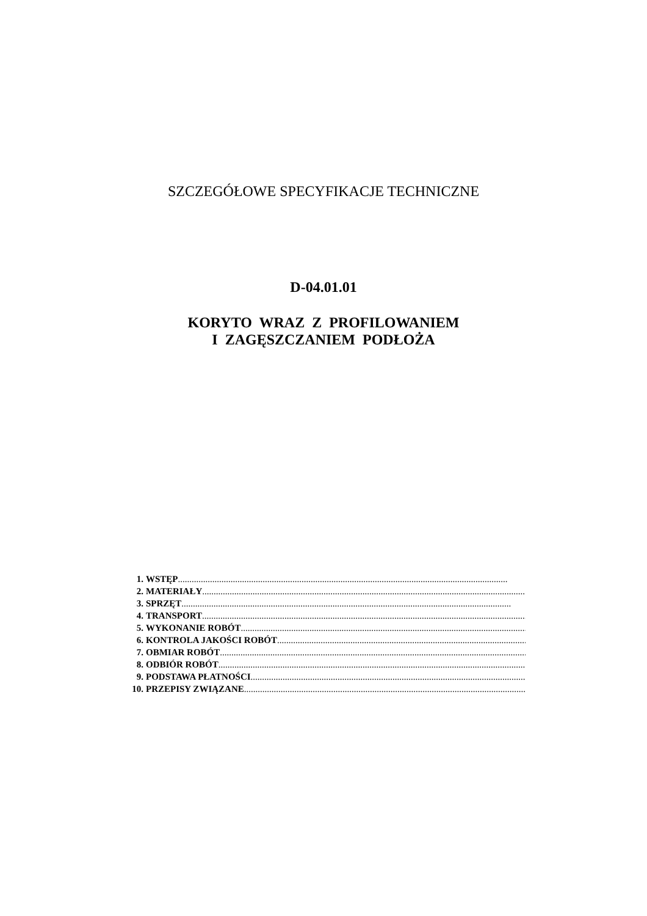SZCZEGÓŁOWE SPECYFIKACJE TECHNICZNE
D-04.01.01
KORYTO WRAZ Z PROFILOWANIEM
I ZAGĘSZCZANIEM PODŁOŻA
1. WSTĘP................................................................................................................................................
2. MATERIAŁY ................................................................................................................................................
3. SPRZĘT ................................................................................................................................................
4. TRANSPORT ................................................................................................................................................
5. WYKONANIE ROBÓT................................................................................................................................................
6. KONTROLA JAKOŚCI ROBÓT................................................................................................................................................
7. OBMIAR ROBÓT................................................................................................................................................
8. ODBIÓR ROBÓT ................................................................................................................................................
9. PODSTAWA PŁATNOŚCI................................................................................................................................................
10. PRZEPISY ZWIĄZANE................................................................................................................................................